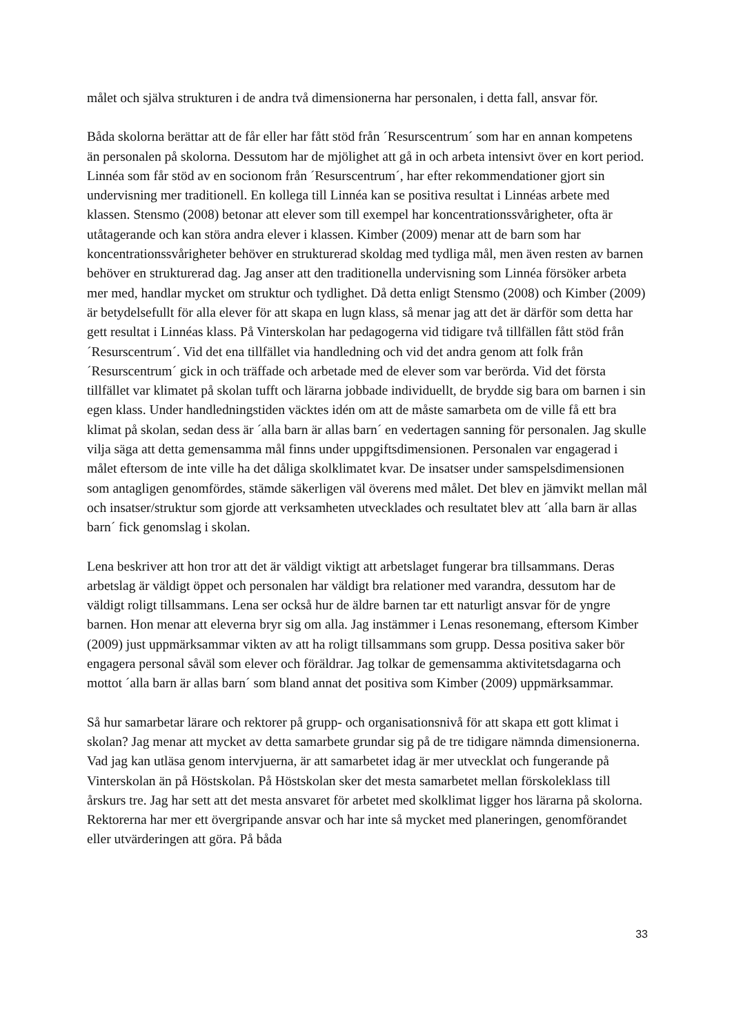målet och själva strukturen i de andra två dimensionerna har personalen, i detta fall, ansvar för.
Båda skolorna berättar att de får eller har fått stöd från ´Resurscentrum´ som har en annan kompetens än personalen på skolorna. Dessutom har de mjölighet att gå in och arbeta intensivt över en kort period. Linnéa som får stöd av en socionom från ´Resurscentrum´, har efter rekommendationer gjort sin undervisning mer traditionell. En kollega till Linnéa kan se positiva resultat i Linnéas arbete med klassen. Stensmo (2008) betonar att elever som till exempel har koncentrationssvårigheter, ofta är utåtagerande och kan störa andra elever i klassen. Kimber (2009) menar att de barn som har koncentrationssvårigheter behöver en strukturerad skoldag med tydliga mål, men även resten av barnen behöver en strukturerad dag. Jag anser att den traditionella undervisning som Linnéa försöker arbeta mer med, handlar mycket om struktur och tydlighet. Då detta enligt Stensmo (2008) och Kimber (2009) är betydelsefullt för alla elever för att skapa en lugn klass, så menar jag att det är därför som detta har gett resultat i Linnéas klass. På Vinterskolan har pedagogerna vid tidigare två tillfällen fått stöd från ´Resurscentrum´. Vid det ena tillfället via handledning och vid det andra genom att folk från ´Resurscentrum´ gick in och träffade och arbetade med de elever som var berörda. Vid det första tillfället var klimatet på skolan tufft och lärarna jobbade individuellt, de brydde sig bara om barnen i sin egen klass. Under handledningstiden väcktes idén om att de måste samarbeta om de ville få ett bra klimat på skolan, sedan dess är ´alla barn är allas barn´ en vedertagen sanning för personalen. Jag skulle vilja säga att detta gemensamma mål finns under uppgiftsdimensionen. Personalen var engagerad i målet eftersom de inte ville ha det dåliga skolklimatet kvar. De insatser under samspelsdimensionen som antagligen genomfördes, stämde säkerligen väl överens med målet. Det blev en jämvikt mellan mål och insatser/struktur som gjorde att verksamheten utvecklades och resultatet blev att ´alla barn är allas barn´ fick genomslag i skolan.
Lena beskriver att hon tror att det är väldigt viktigt att arbetslaget fungerar bra tillsammans. Deras arbetslag är väldigt öppet och personalen har väldigt bra relationer med varandra, dessutom har de väldigt roligt tillsammans. Lena ser också hur de äldre barnen tar ett naturligt ansvar för de yngre barnen. Hon menar att eleverna bryr sig om alla. Jag instämmer i Lenas resonemang, eftersom Kimber (2009) just uppmärksammar vikten av att ha roligt tillsammans som grupp. Dessa positiva saker bör engagera personal såväl som elever och föräldrar. Jag tolkar de gemensamma aktivitetsdagarna och mottot ´alla barn är allas barn´ som bland annat det positiva som Kimber (2009) uppmärksammar.
Så hur samarbetar lärare och rektorer på grupp- och organisationsnivå för att skapa ett gott klimat i skolan? Jag menar att mycket av detta samarbete grundar sig på de tre tidigare nämnda dimensionerna. Vad jag kan utläsa genom intervjuerna, är att samarbetet idag är mer utvecklat och fungerande på Vinterskolan än på Höstskolan. På Höstskolan sker det mesta samarbetet mellan förskoleklass till årskurs tre. Jag har sett att det mesta ansvaret för arbetet med skolklimat ligger hos lärarna på skolorna. Rektorerna har mer ett övergripande ansvar och har inte så mycket med planeringen, genomförandet eller utvärderingen att göra. På båda
33